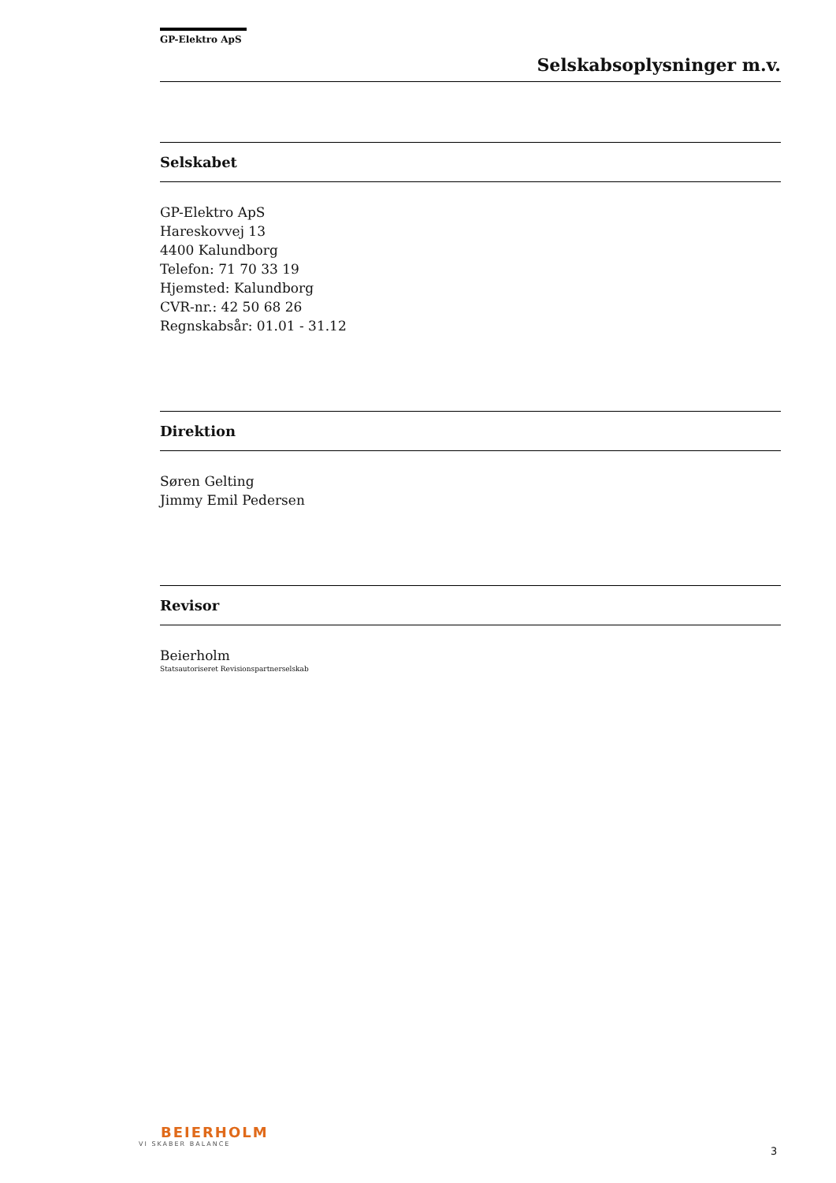GP-Elektro ApS
Selskabsoplysninger m.v.
Selskabet
GP-Elektro ApS
Hareskovvej 13
4400 Kalundborg
Telefon: 71 70 33 19
Hjemsted: Kalundborg
CVR-nr.: 42 50 68 26
Regnskabsår: 01.01 - 31.12
Direktion
Søren Gelting
Jimmy Emil Pedersen
Revisor
Beierholm
Statsautoriseret Revisionspartnerselskab
BEIERHOLM
VI SKABER BALANCE
3